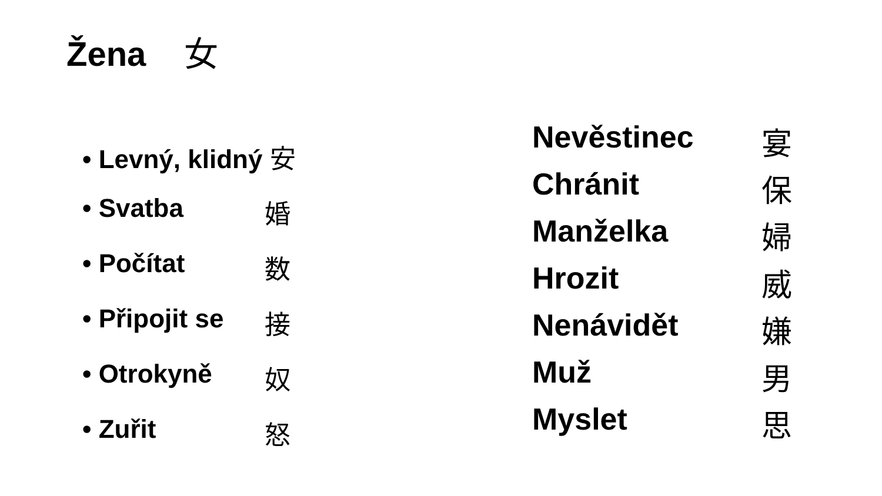Žena 女
• Levný, klidný 安
• Svatba 婚
• Počítat 数
• Připojit se 接
• Otrokyně 奴
• Zuřit 怒
Nevěstinec 宴
Chránit 保
Manželka 婦
Hrozit 威
Nenávidět 嫌
Muž 男
Myslet 思